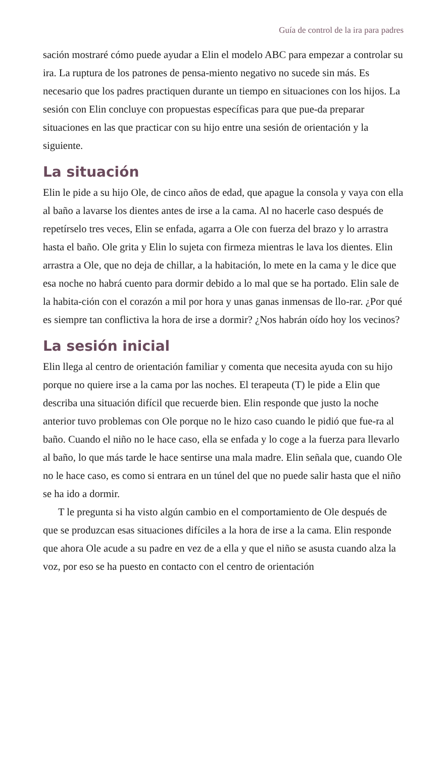Guía de control de la ira para padres
sación mostraré cómo puede ayudar a Elin el modelo ABC para empezar a controlar su ira. La ruptura de los patrones de pensa-miento negativo no sucede sin más. Es necesario que los padres practiquen durante un tiempo en situaciones con los hijos. La sesión con Elin concluye con propuestas específicas para que pue-da preparar situaciones en las que practicar con su hijo entre una sesión de orientación y la siguiente.
La situación
Elin le pide a su hijo Ole, de cinco años de edad, que apague la consola y vaya con ella al baño a lavarse los dientes antes de irse a la cama. Al no hacerle caso después de repetírselo tres veces, Elin se enfada, agarra a Ole con fuerza del brazo y lo arrastra hasta el baño. Ole grita y Elin lo sujeta con firmeza mientras le lava los dientes. Elin arrastra a Ole, que no deja de chillar, a la habitación, lo mete en la cama y le dice que esa noche no habrá cuento para dormir debido a lo mal que se ha portado. Elin sale de la habita-ción con el corazón a mil por hora y unas ganas inmensas de llo-rar. ¿Por qué es siempre tan conflictiva la hora de irse a dormir? ¿Nos habrán oído hoy los vecinos?
La sesión inicial
Elin llega al centro de orientación familiar y comenta que necesita ayuda con su hijo porque no quiere irse a la cama por las noches. El terapeuta (T) le pide a Elin que describa una situación difícil que recuerde bien. Elin responde que justo la noche anterior tuvo problemas con Ole porque no le hizo caso cuando le pidió que fue-ra al baño. Cuando el niño no le hace caso, ella se enfada y lo coge a la fuerza para llevarlo al baño, lo que más tarde le hace sentirse una mala madre. Elin señala que, cuando Ole no le hace caso, es como si entrara en un túnel del que no puede salir hasta que el niño se ha ido a dormir.
T le pregunta si ha visto algún cambio en el comportamiento de Ole después de que se produzcan esas situaciones difíciles a la hora de irse a la cama. Elin responde que ahora Ole acude a su padre en vez de a ella y que el niño se asusta cuando alza la voz, por eso se ha puesto en contacto con el centro de orientación